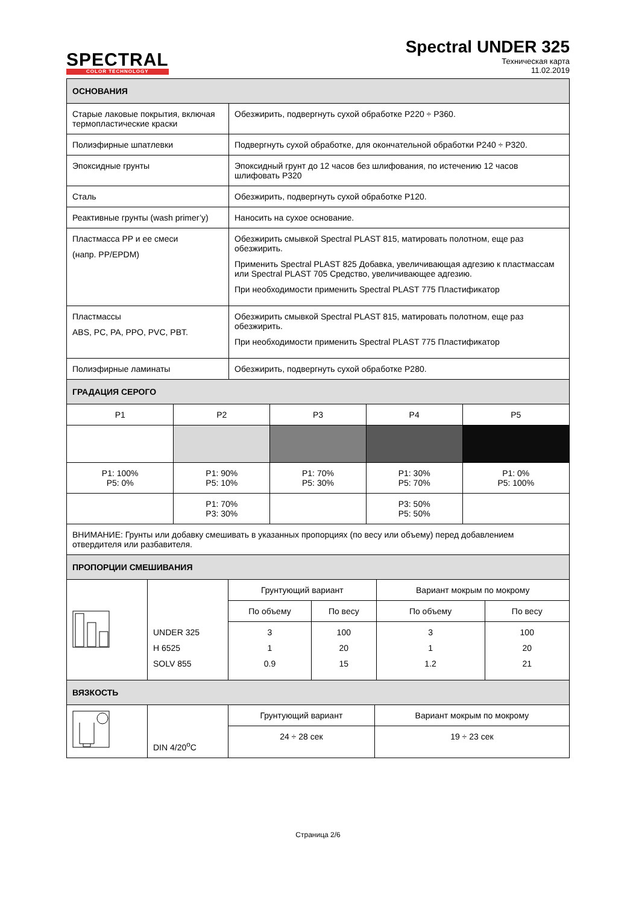SPECTRAL
COLOR TECHNOLOGY
Spectral UNDER 325
Техническая карта
11.02.2019
| ОСНОВАНИЯ | |
| --- | --- |
| Старые лаковые покрытия, включая термопластические краски | Обезжирить, подвергнуть сухой обработке P220 ÷ P360. |
| Полиэфирные шпатлевки | Подвергнуть сухой обработке, для окончательной обработки P240 ÷ P320. |
| Эпоксидные грунты | Эпоксидный грунт до 12 часов без шлифования, по истечению 12 часов шлифовать P320 |
| Сталь | Обезжирить, подвергнуть сухой обработке P120. |
| Реактивные грунты (wash primer’y) | Наносить на сухое основание. |
| Пластмасса PP и ее смеси (напр. PP/EPDM) | Обезжирить смывкой Spectral PLAST 815, матировать полотном, еще раз обезжирить. Применить Spectral PLAST 825 Добавка, увеличивающая адгезию к пластмассам или Spectral PLAST 705 Средство, увеличивающее адгезию. При необходимости применить Spectral PLAST 775 Пластификатор |
| Пластмассы ABS, PC, PA, PPO, PVC, PBT. | Обезжирить смывкой Spectral PLAST 815, матировать полотном, еще раз обезжирить. При необходимости применить Spectral PLAST 775 Пластификатор |
| Полиэфирные ламинаты | Обезжирить, подвергнуть сухой обработке P280. |
| ГРАДАЦИЯ СЕРОГО | | | | |
| --- | --- | --- | --- | --- |
| P1 | P2 | P3 | P4 | P5 |
| P1: 100% P5: 0% | P1: 90% P5: 10% | P1: 70% P5: 30% | P1: 30% P5: 70% | P1: 0% P5: 100% |
| | P1: 70% P3: 30% | | P3: 50% P5: 50% | |
| ВНИМАНИЕ: Грунты или добавку смешивать в указанных пропорциях (по весу или объему) перед добавлением отвердителя или разбавителя. | | | | |
| ПРОПОРЦИИ СМЕШИВАНИЯ | | | | | |
| --- | --- | --- | --- | --- | --- |
| | UNDER 325 H 6525 SOLV 855 | Грунтующий вариант | | Вариант мокрым по мокрому | |
| | | По объему | По весу | По объему | По весу |
| | | 3 1 0.9 | 100 20 15 | 3 1 1.2 | 100 20 21 |
| ВЯЗКОСТЬ | | | |
| --- | --- | --- | --- |
| | DIN 4/20<sup>o</sup>C | Грунтующий вариант | Вариант мокрым по мокрому |
| | | 24 ÷ 28 сек | 19 ÷ 23 сек |
Страница 2/6